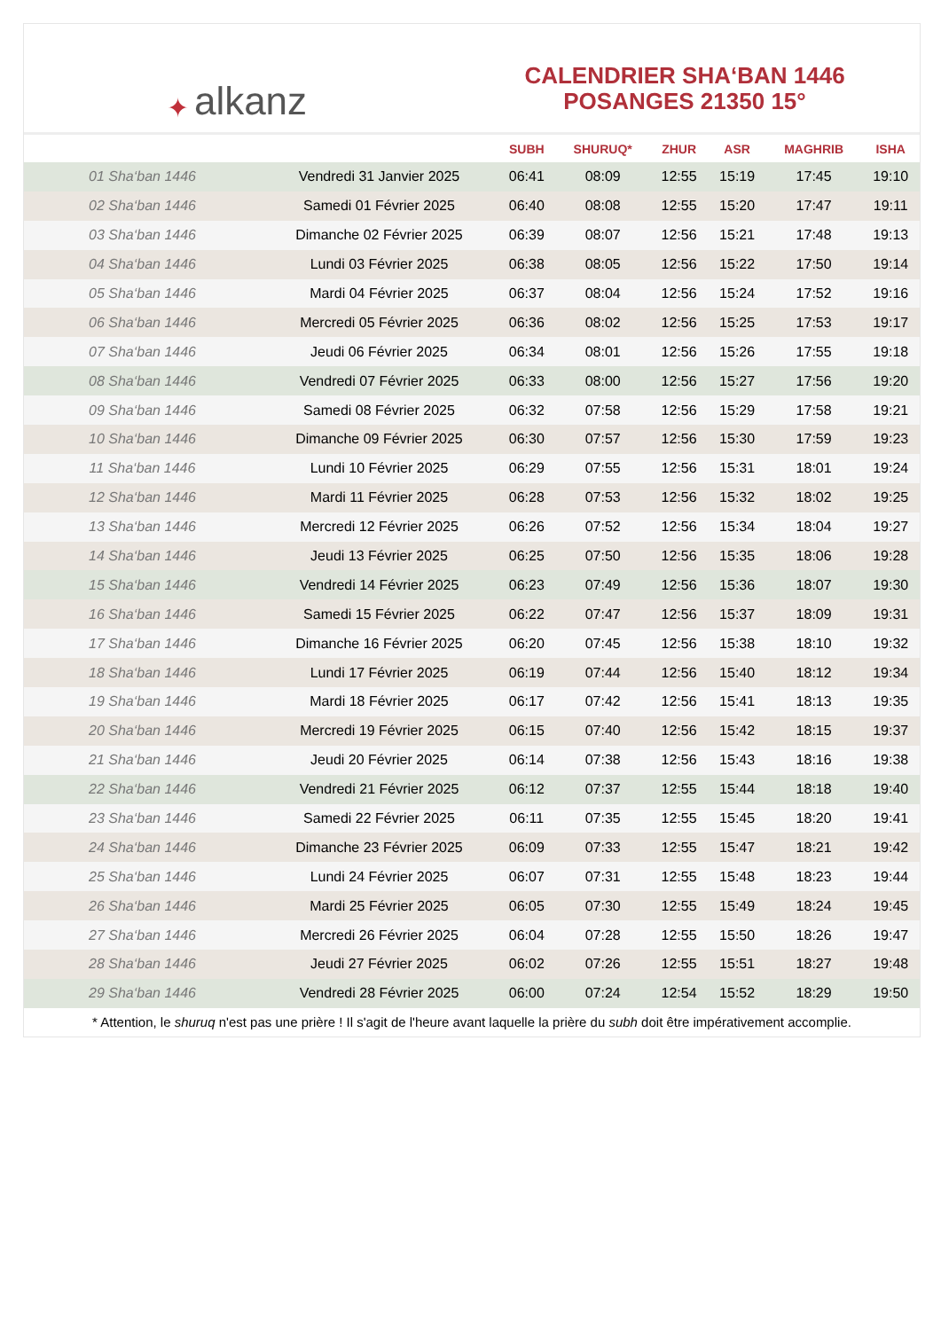✦ alkanz
CALENDRIER SHA‘BAN 1446
POSANGES 21350 15°
| | | SUBH | SHURUQ* | ZHUR | ASR | MAGHRIB | ISHA |
| --- | --- | --- | --- | --- | --- | --- | --- |
| 01 Sha‘ban 1446 | Vendredi 31 Janvier 2025 | 06:41 | 08:09 | 12:55 | 15:19 | 17:45 | 19:10 |
| 02 Sha‘ban 1446 | Samedi 01 Février 2025 | 06:40 | 08:08 | 12:55 | 15:20 | 17:47 | 19:11 |
| 03 Sha‘ban 1446 | Dimanche 02 Février 2025 | 06:39 | 08:07 | 12:56 | 15:21 | 17:48 | 19:13 |
| 04 Sha‘ban 1446 | Lundi 03 Février 2025 | 06:38 | 08:05 | 12:56 | 15:22 | 17:50 | 19:14 |
| 05 Sha‘ban 1446 | Mardi 04 Février 2025 | 06:37 | 08:04 | 12:56 | 15:24 | 17:52 | 19:16 |
| 06 Sha‘ban 1446 | Mercredi 05 Février 2025 | 06:36 | 08:02 | 12:56 | 15:25 | 17:53 | 19:17 |
| 07 Sha‘ban 1446 | Jeudi 06 Février 2025 | 06:34 | 08:01 | 12:56 | 15:26 | 17:55 | 19:18 |
| 08 Sha‘ban 1446 | Vendredi 07 Février 2025 | 06:33 | 08:00 | 12:56 | 15:27 | 17:56 | 19:20 |
| 09 Sha‘ban 1446 | Samedi 08 Février 2025 | 06:32 | 07:58 | 12:56 | 15:29 | 17:58 | 19:21 |
| 10 Sha‘ban 1446 | Dimanche 09 Février 2025 | 06:30 | 07:57 | 12:56 | 15:30 | 17:59 | 19:23 |
| 11 Sha‘ban 1446 | Lundi 10 Février 2025 | 06:29 | 07:55 | 12:56 | 15:31 | 18:01 | 19:24 |
| 12 Sha‘ban 1446 | Mardi 11 Février 2025 | 06:28 | 07:53 | 12:56 | 15:32 | 18:02 | 19:25 |
| 13 Sha‘ban 1446 | Mercredi 12 Février 2025 | 06:26 | 07:52 | 12:56 | 15:34 | 18:04 | 19:27 |
| 14 Sha‘ban 1446 | Jeudi 13 Février 2025 | 06:25 | 07:50 | 12:56 | 15:35 | 18:06 | 19:28 |
| 15 Sha‘ban 1446 | Vendredi 14 Février 2025 | 06:23 | 07:49 | 12:56 | 15:36 | 18:07 | 19:30 |
| 16 Sha‘ban 1446 | Samedi 15 Février 2025 | 06:22 | 07:47 | 12:56 | 15:37 | 18:09 | 19:31 |
| 17 Sha‘ban 1446 | Dimanche 16 Février 2025 | 06:20 | 07:45 | 12:56 | 15:38 | 18:10 | 19:32 |
| 18 Sha‘ban 1446 | Lundi 17 Février 2025 | 06:19 | 07:44 | 12:56 | 15:40 | 18:12 | 19:34 |
| 19 Sha‘ban 1446 | Mardi 18 Février 2025 | 06:17 | 07:42 | 12:56 | 15:41 | 18:13 | 19:35 |
| 20 Sha‘ban 1446 | Mercredi 19 Février 2025 | 06:15 | 07:40 | 12:56 | 15:42 | 18:15 | 19:37 |
| 21 Sha‘ban 1446 | Jeudi 20 Février 2025 | 06:14 | 07:38 | 12:56 | 15:43 | 18:16 | 19:38 |
| 22 Sha‘ban 1446 | Vendredi 21 Février 2025 | 06:12 | 07:37 | 12:55 | 15:44 | 18:18 | 19:40 |
| 23 Sha‘ban 1446 | Samedi 22 Février 2025 | 06:11 | 07:35 | 12:55 | 15:45 | 18:20 | 19:41 |
| 24 Sha‘ban 1446 | Dimanche 23 Février 2025 | 06:09 | 07:33 | 12:55 | 15:47 | 18:21 | 19:42 |
| 25 Sha‘ban 1446 | Lundi 24 Février 2025 | 06:07 | 07:31 | 12:55 | 15:48 | 18:23 | 19:44 |
| 26 Sha‘ban 1446 | Mardi 25 Février 2025 | 06:05 | 07:30 | 12:55 | 15:49 | 18:24 | 19:45 |
| 27 Sha‘ban 1446 | Mercredi 26 Février 2025 | 06:04 | 07:28 | 12:55 | 15:50 | 18:26 | 19:47 |
| 28 Sha‘ban 1446 | Jeudi 27 Février 2025 | 06:02 | 07:26 | 12:55 | 15:51 | 18:27 | 19:48 |
| 29 Sha‘ban 1446 | Vendredi 28 Février 2025 | 06:00 | 07:24 | 12:54 | 15:52 | 18:29 | 19:50 |
* Attention, le shuruq n'est pas une prière ! Il s'agit de l'heure avant laquelle la prière du subh doit être impérativement accomplie.